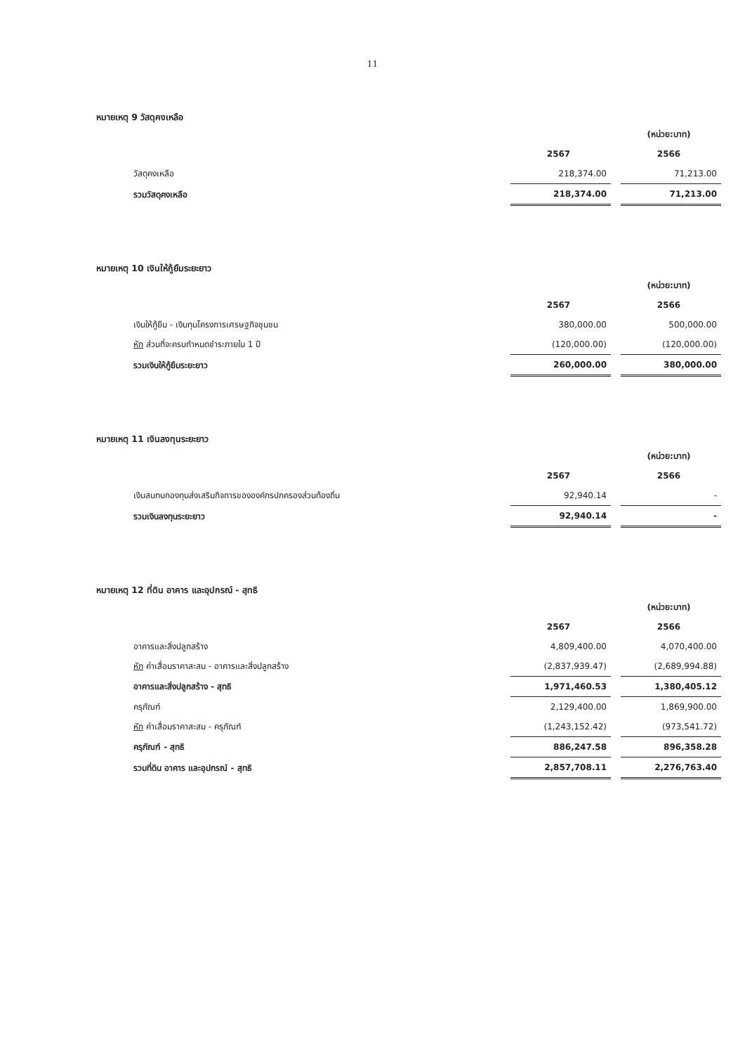11
หมายเหตุ 9 วัสดุคงเหลือ
| | | | (หน่วย:บาท) |
| | 2567 | | 2566 |
| วัสดุคงเหลือ | 218,374.00 | | 71,213.00 |
| รวมวัสดุคงเหลือ | 218,374.00 | | 71,213.00 |
หมายเหตุ 10 เงินให้กู้ยืมระยะยาว
| | | | (หน่วย:บาท) |
| | 2567 | | 2566 |
| เงินให้กู้ยืม - เงินทุนโครงการเศรษฐกิจชุมชน | 380,000.00 | | 500,000.00 |
| หัก ส่วนที่จะครบกำหนดชำระภายใน 1 ปี | (120,000.00) | | (120,000.00) |
| รวมเงินให้กู้ยืมระยะยาว | 260,000.00 | | 380,000.00 |
หมายเหตุ 11 เงินลงทุนระยะยาว
| | | | (หน่วย:บาท) |
| | 2567 | | 2566 |
| เงินสมทบกองทุนส่งเสริมกิจการขององค์กรปกครองส่วนท้องถิ่น | 92,940.14 | | - |
| รวมเงินลงทุนระยะยาว | 92,940.14 | | - |
หมายเหตุ 12 ที่ดิน อาคาร และอุปกรณ์ - สุทธิ
| | | | (หน่วย:บาท) |
| | 2567 | | 2566 |
| อาคารและสิ่งปลูกสร้าง | 4,809,400.00 | | 4,070,400.00 |
| หัก ค่าเสื่อมราคาสะสม - อาคารและสิ่งปลูกสร้าง | (2,837,939.47) | | (2,689,994.88) |
| อาคารและสิ่งปลูกสร้าง - สุทธิ | 1,971,460.53 | | 1,380,405.12 |
| ครุภัณฑ์ | 2,129,400.00 | | 1,869,900.00 |
| หัก ค่าเสื่อมราคาสะสม - ครุภัณฑ์ | (1,243,152.42) | | (973,541.72) |
| ครุภัณฑ์ - สุทธิ | 886,247.58 | | 896,358.28 |
| รวมที่ดิน อาคาร และอุปกรณ์ - สุทธิ | 2,857,708.11 | | 2,276,763.40 |